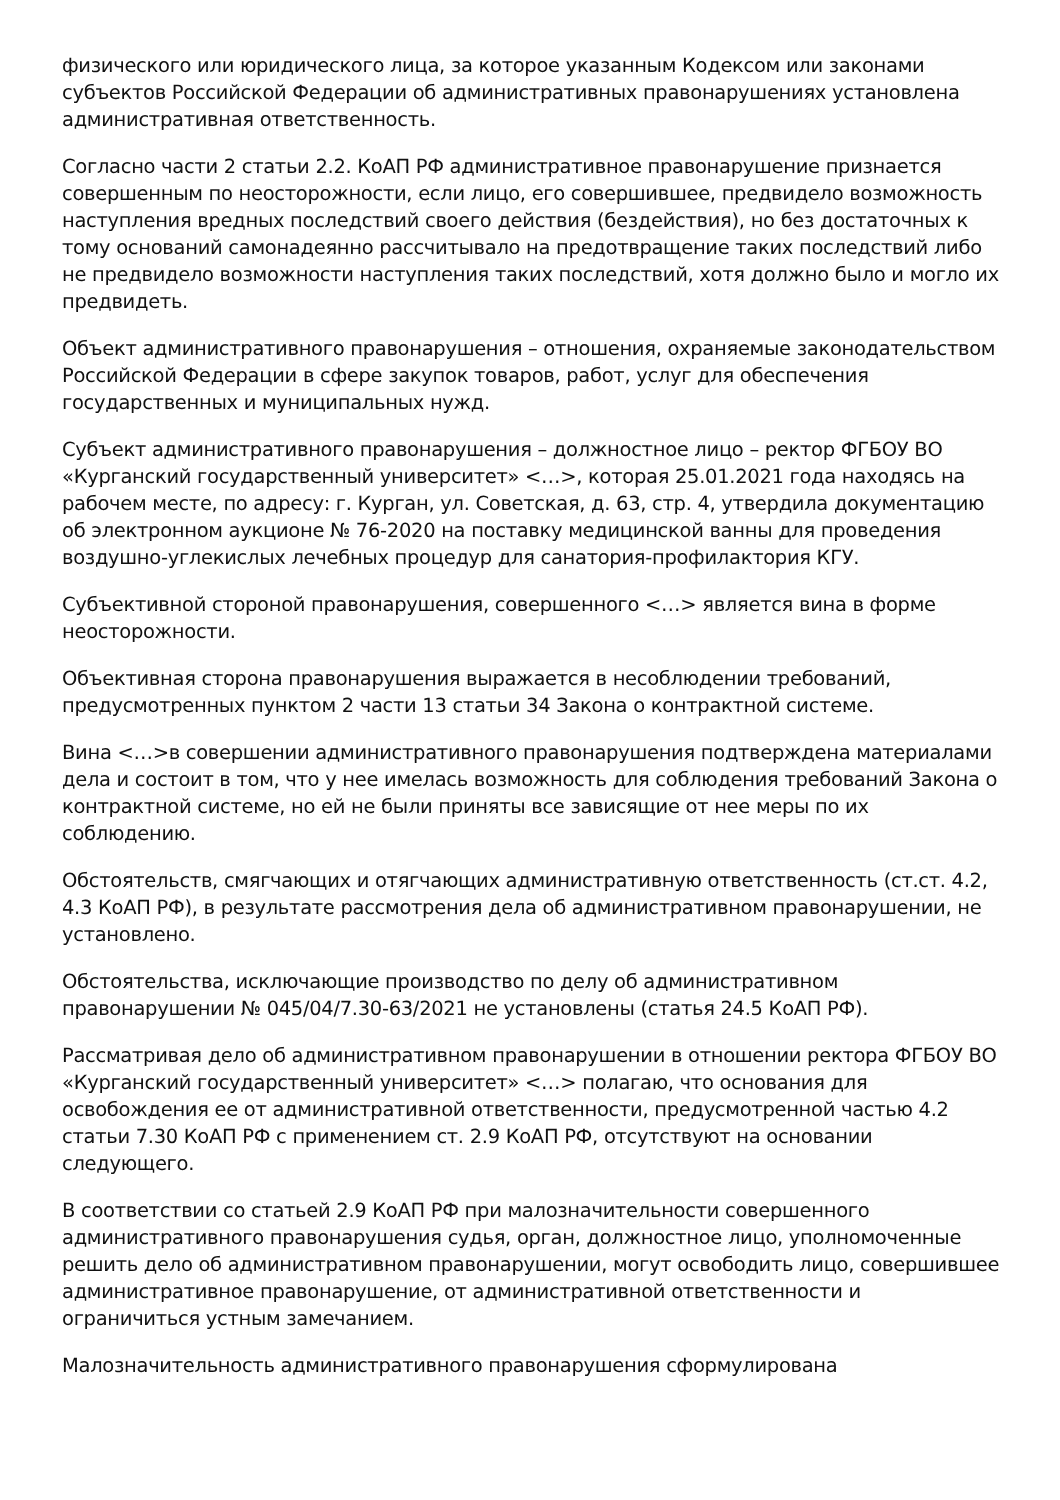физического или юридического лица, за которое указанным Кодексом или законами субъектов Российской Федерации об административных правонарушениях установлена административная ответственность.
Согласно части 2 статьи 2.2. КоАП РФ административное правонарушение признается совершенным по неосторожности, если лицо, его совершившее, предвидело возможность наступления вредных последствий своего действия (бездействия), но без достаточных к тому оснований самонадеянно рассчитывало на предотвращение таких последствий либо не предвидело возможности наступления таких последствий, хотя должно было и могло их предвидеть.
Объект административного правонарушения – отношения, охраняемые законодательством Российской Федерации в сфере закупок товаров, работ, услуг для обеспечения государственных и муниципальных нужд.
Субъект административного правонарушения – должностное лицо – ректор ФГБОУ ВО «Курганский государственный университет» <…>, которая 25.01.2021 года находясь на рабочем месте, по адресу: г. Курган, ул. Советская, д. 63, стр. 4, утвердила документацию об электронном аукционе № 76-2020 на поставку медицинской ванны для проведения воздушно-углекислых лечебных процедур для санатория-профилактория КГУ.
Субъективной стороной правонарушения, совершенного <…> является вина в форме неосторожности.
Объективная сторона правонарушения выражается в несоблюдении требований, предусмотренных пунктом 2 части 13 статьи 34 Закона о контрактной системе.
Вина <…>в совершении административного правонарушения подтверждена материалами дела и состоит в том, что у нее имелась возможность для соблюдения требований Закона о контрактной системе, но ей не были приняты все зависящие от нее меры по их соблюдению.
Обстоятельств, смягчающих и отягчающих административную ответственность (ст.ст. 4.2, 4.3 КоАП РФ), в результате рассмотрения дела об административном правонарушении, не установлено.
Обстоятельства, исключающие производство по делу об административном правонарушении № 045/04/7.30-63/2021 не установлены (статья 24.5 КоАП РФ).
Рассматривая дело об административном правонарушении в отношении ректора ФГБОУ ВО «Курганский государственный университет» <…> полагаю, что основания для освобождения ее от административной ответственности, предусмотренной частью 4.2 статьи 7.30 КоАП РФ с применением ст. 2.9 КоАП РФ, отсутствуют на основании следующего.
В соответствии со статьей 2.9 КоАП РФ при малозначительности совершенного административного правонарушения судья, орган, должностное лицо, уполномоченные решить дело об административном правонарушении, могут освободить лицо, совершившее административное правонарушение, от административной ответственности и ограничиться устным замечанием.
Малозначительность административного правонарушения сформулирована